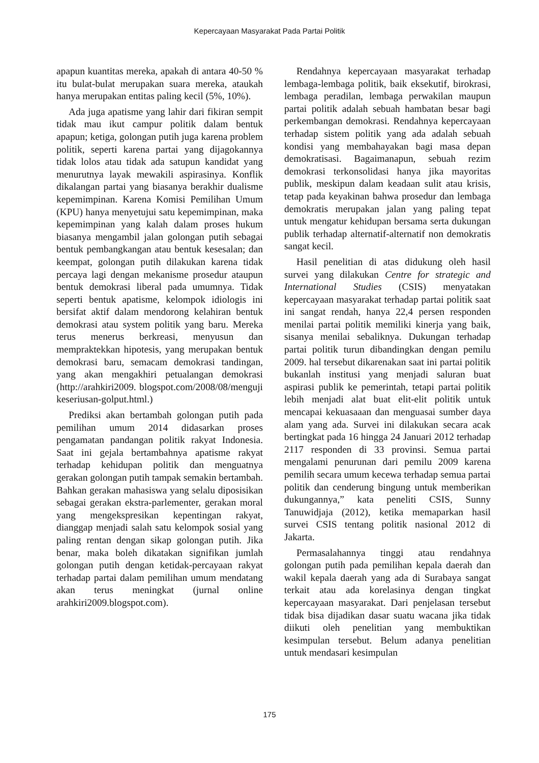Kepercayaan Masyarakat Pada Partai Politik
apapun kuantitas mereka, apakah di antara 40-50 % itu bulat-bulat merupakan suara mereka, ataukah hanya merupakan entitas paling kecil (5%, 10%).
Ada juga apatisme yang lahir dari fikiran sempit tidak mau ikut campur politik dalam bentuk apapun; ketiga, golongan putih juga karena problem politik, seperti karena partai yang dijagokannya tidak lolos atau tidak ada satupun kandidat yang menurutnya layak mewakili aspirasinya. Konflik dikalangan partai yang biasanya berakhir dualisme kepemimpinan. Karena Komisi Pemilihan Umum (KPU) hanya menyetujui satu kepemimpinan, maka kepemimpinan yang kalah dalam proses hukum biasanya mengambil jalan golongan putih sebagai bentuk pembangkangan atau bentuk kesesalan; dan keempat, golongan putih dilakukan karena tidak percaya lagi dengan mekanisme prosedur ataupun bentuk demokrasi liberal pada umumnya. Tidak seperti bentuk apatisme, kelompok idiologis ini bersifat aktif dalam mendorong kelahiran bentuk demokrasi atau system politik yang baru. Mereka terus menerus berkreasi, menyusun dan mempraktekkan hipotesis, yang merupakan bentuk demokrasi baru, semacam demokrasi tandingan, yang akan mengakhiri petualangan demokrasi (http://arahkiri2009. blogspot.com/2008/08/menguji keseriusan-golput.html.)
Prediksi akan bertambah golongan putih pada pemilihan umum 2014 didasarkan proses pengamatan pandangan politik rakyat Indonesia. Saat ini gejala bertambahnya apatisme rakyat terhadap kehidupan politik dan menguatnya gerakan golongan putih tampak semakin bertambah. Bahkan gerakan mahasiswa yang selalu diposisikan sebagai gerakan ekstra-parlementer, gerakan moral yang mengekspresikan kepentingan rakyat, dianggap menjadi salah satu kelompok sosial yang paling rentan dengan sikap golongan putih. Jika benar, maka boleh dikatakan signifikan jumlah golongan putih dengan ketidak-percayaan rakyat terhadap partai dalam pemilihan umum mendatang akan terus meningkat (jurnal online arahkiri2009.blogspot.com).
Rendahnya kepercayaan masyarakat terhadap lembaga-lembaga politik, baik eksekutif, birokrasi, lembaga peradilan, lembaga perwakilan maupun partai politik adalah sebuah hambatan besar bagi perkembangan demokrasi. Rendahnya kepercayaan terhadap sistem politik yang ada adalah sebuah kondisi yang membahayakan bagi masa depan demokratisasi. Bagaimanapun, sebuah rezim demokrasi terkonsolidasi hanya jika mayoritas publik, meskipun dalam keadaan sulit atau krisis, tetap pada keyakinan bahwa prosedur dan lembaga demokratis merupakan jalan yang paling tepat untuk mengatur kehidupan bersama serta dukungan publik terhadap alternatif-alternatif non demokratis sangat kecil.
Hasil penelitian di atas didukung oleh hasil survei yang dilakukan Centre for strategic and International Studies (CSIS) menyatakan kepercayaan masyarakat terhadap partai politik saat ini sangat rendah, hanya 22,4 persen responden menilai partai politik memiliki kinerja yang baik, sisanya menilai sebaliknya. Dukungan terhadap partai politik turun dibandingkan dengan pemilu 2009. hal tersebut dikarenakan saat ini partai politik bukanlah institusi yang menjadi saluran buat aspirasi publik ke pemerintah, tetapi partai politik lebih menjadi alat buat elit-elit politik untuk mencapai kekuasaaan dan menguasai sumber daya alam yang ada. Survei ini dilakukan secara acak bertingkat pada 16 hingga 24 Januari 2012 terhadap 2117 responden di 33 provinsi. Semua partai mengalami penurunan dari pemilu 2009 karena pemilih secara umum kecewa terhadap semua partai politik dan cenderung bingung untuk memberikan dukungannya,” kata peneliti CSIS, Sunny Tanuwidjaja (2012), ketika memaparkan hasil survei CSIS tentang politik nasional 2012 di Jakarta.
Permasalahannya tinggi atau rendahnya golongan putih pada pemilihan kepala daerah dan wakil kepala daerah yang ada di Surabaya sangat terkait atau ada korelasinya dengan tingkat kepercayaan masyarakat. Dari penjelasan tersebut tidak bisa dijadikan dasar suatu wacana jika tidak diikuti oleh penelitian yang membuktikan kesimpulan tersebut. Belum adanya penelitian untuk mendasari kesimpulan
175